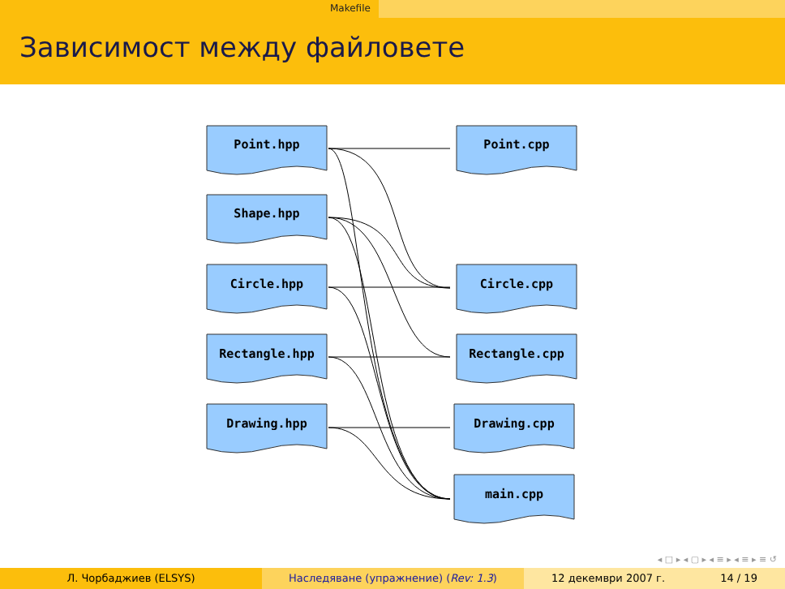Makefile
Зависимост между файловете
Point.hpp
Shape.hpp
Circle.hpp
Rectangle.hpp
Drawing.hpp
Point.cpp
Circle.cpp
Rectangle.cpp
Drawing.cpp
main.cpp
◂ □ ▸ ◂ ▢ ▸ ◂ ≡ ▸ ◂ ≡ ▸ ≡ ↺
Л. Чорбаджиев (ELSYS) Наследяване (упражнение) (Rev: 1.3) 12 декември 2007 г. 14 / 19